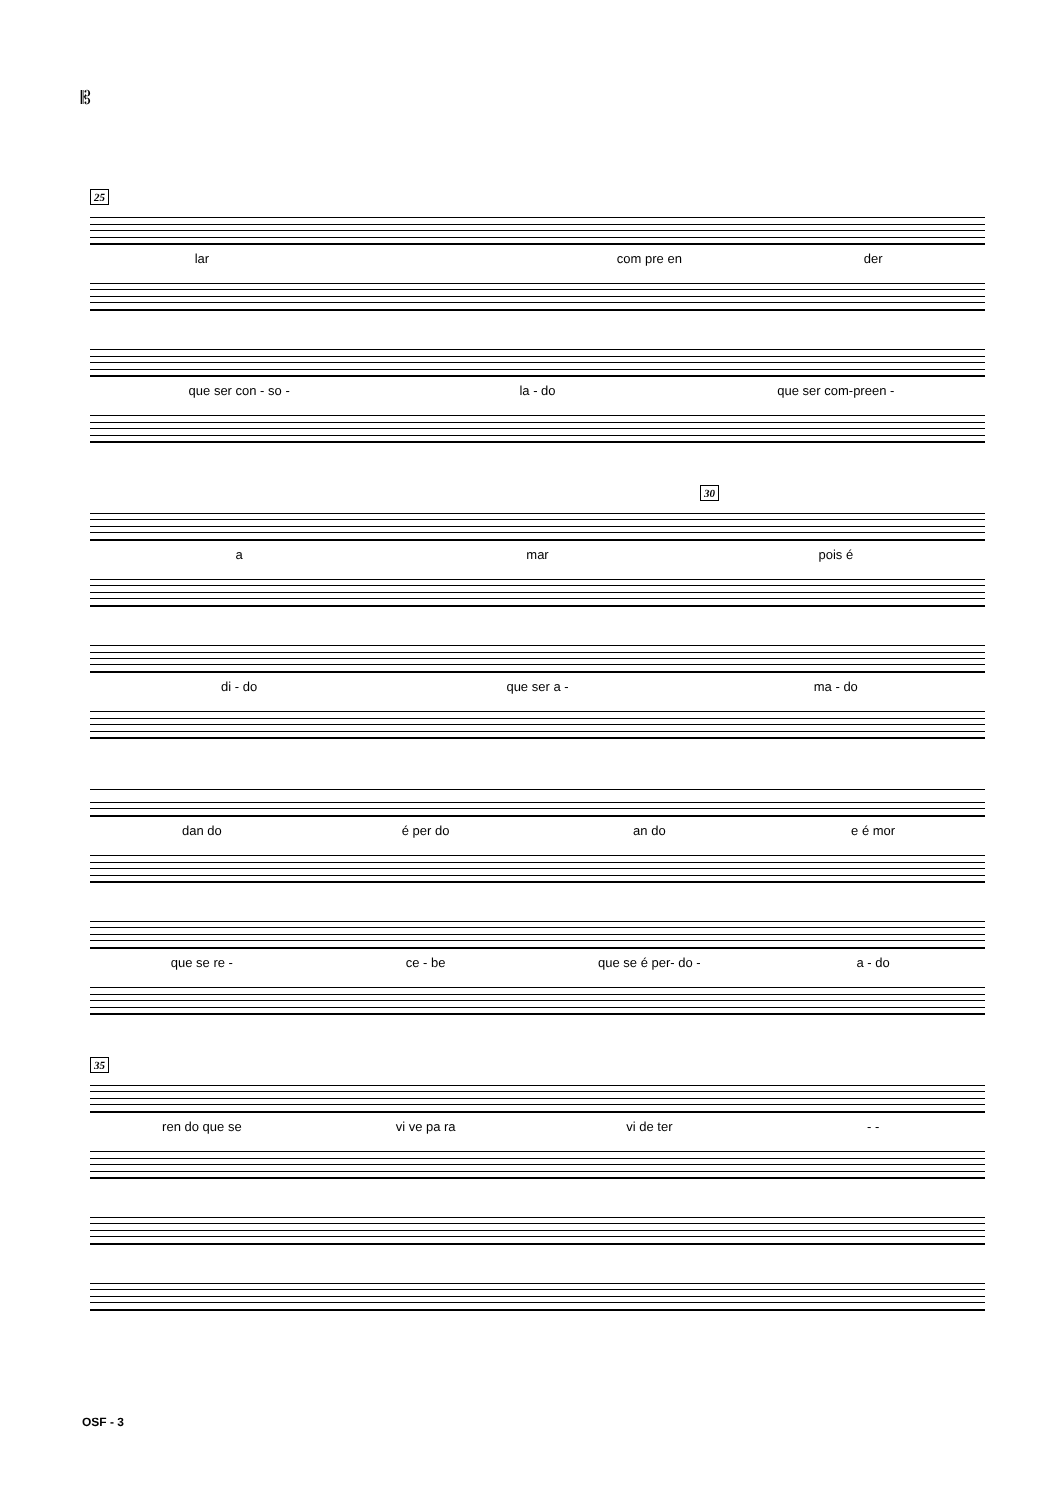𝄡
25
lar com pre en der
que ser con - so - la - do que ser com-preen -
30
a mar pois é
di - do que ser a - ma - do
dan do é per do an do e é mor
que se re - ce - be que se é per- do - a - do
35
ren do que se vi ve pa ra vi de ter - -
OSF - 3